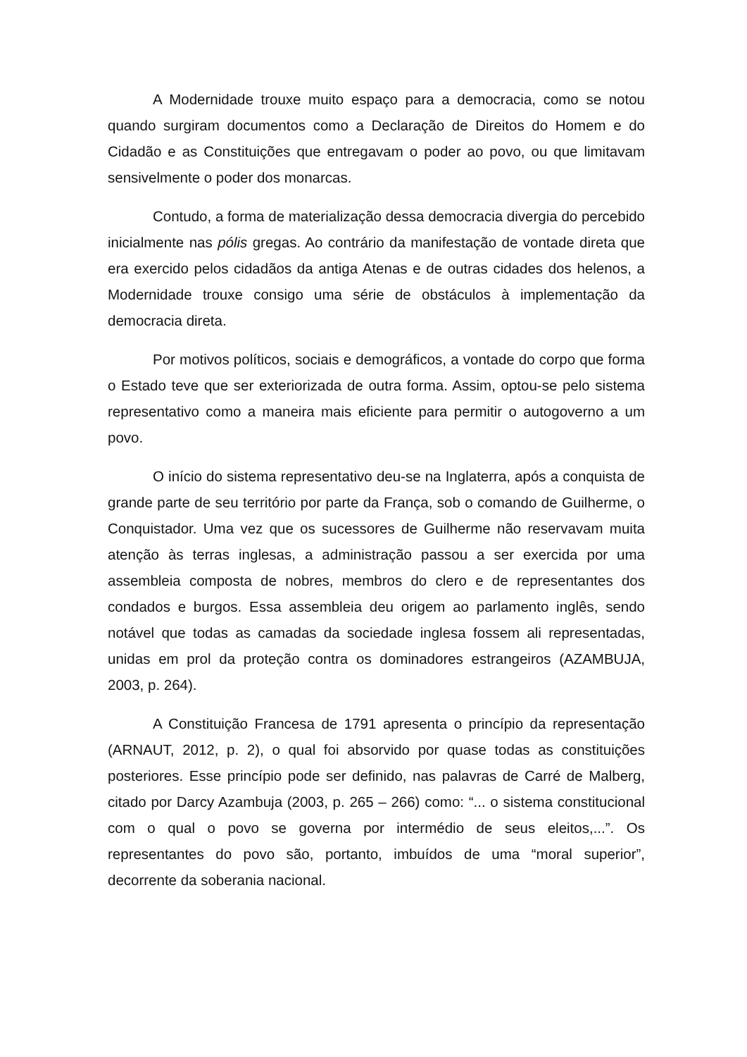A Modernidade trouxe muito espaço para a democracia, como se notou quando surgiram documentos como a Declaração de Direitos do Homem e do Cidadão e as Constituições que entregavam o poder ao povo, ou que limitavam sensivelmente o poder dos monarcas.
Contudo, a forma de materialização dessa democracia divergia do percebido inicialmente nas pólis gregas. Ao contrário da manifestação de vontade direta que era exercido pelos cidadãos da antiga Atenas e de outras cidades dos helenos, a Modernidade trouxe consigo uma série de obstáculos à implementação da democracia direta.
Por motivos políticos, sociais e demográficos, a vontade do corpo que forma o Estado teve que ser exteriorizada de outra forma. Assim, optou-se pelo sistema representativo como a maneira mais eficiente para permitir o autogoverno a um povo.
O início do sistema representativo deu-se na Inglaterra, após a conquista de grande parte de seu território por parte da França, sob o comando de Guilherme, o Conquistador. Uma vez que os sucessores de Guilherme não reservavam muita atenção às terras inglesas, a administração passou a ser exercida por uma assembleia composta de nobres, membros do clero e de representantes dos condados e burgos. Essa assembleia deu origem ao parlamento inglês, sendo notável que todas as camadas da sociedade inglesa fossem ali representadas, unidas em prol da proteção contra os dominadores estrangeiros (AZAMBUJA, 2003, p. 264).
A Constituição Francesa de 1791 apresenta o princípio da representação (ARNAUT, 2012, p. 2), o qual foi absorvido por quase todas as constituições posteriores. Esse princípio pode ser definido, nas palavras de Carré de Malberg, citado por Darcy Azambuja (2003, p. 265 – 266) como: “... o sistema constitucional com o qual o povo se governa por intermédio de seus eleitos,...”. Os representantes do povo são, portanto, imbuídos de uma “moral superior”, decorrente da soberania nacional.